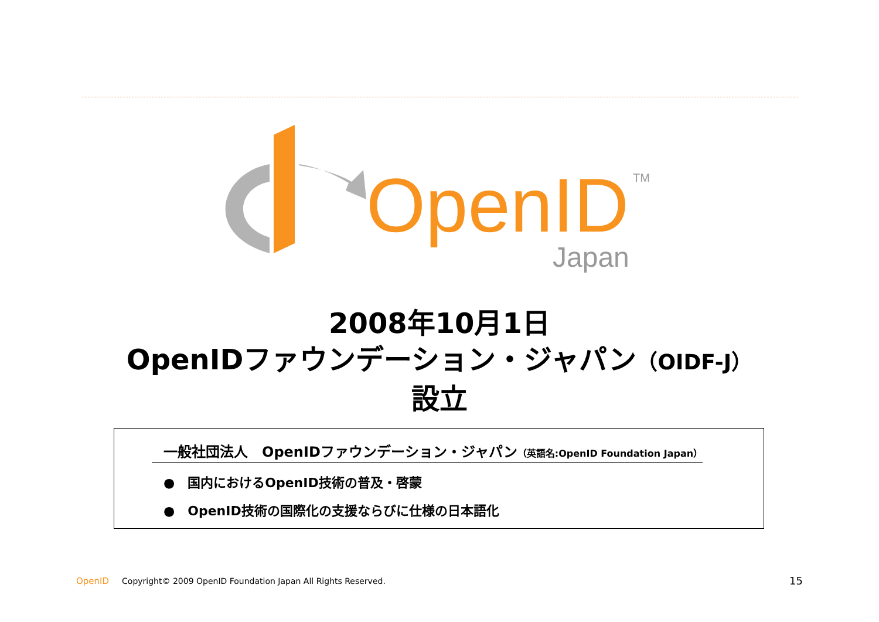OpenID
TM
Japan
2008年10月1日
OpenIDファウンデーション・ジャパン（OIDF-J）
設立
一般社団法人　OpenIDファウンデーション・ジャパン（英語名:OpenID Foundation Japan）
●　国内におけるOpenID技術の普及・啓蒙
●　OpenID技術の国際化の支援ならびに仕様の日本語化
OpenID Copyright© 2009 OpenID Foundation Japan All Rights Reserved. 15